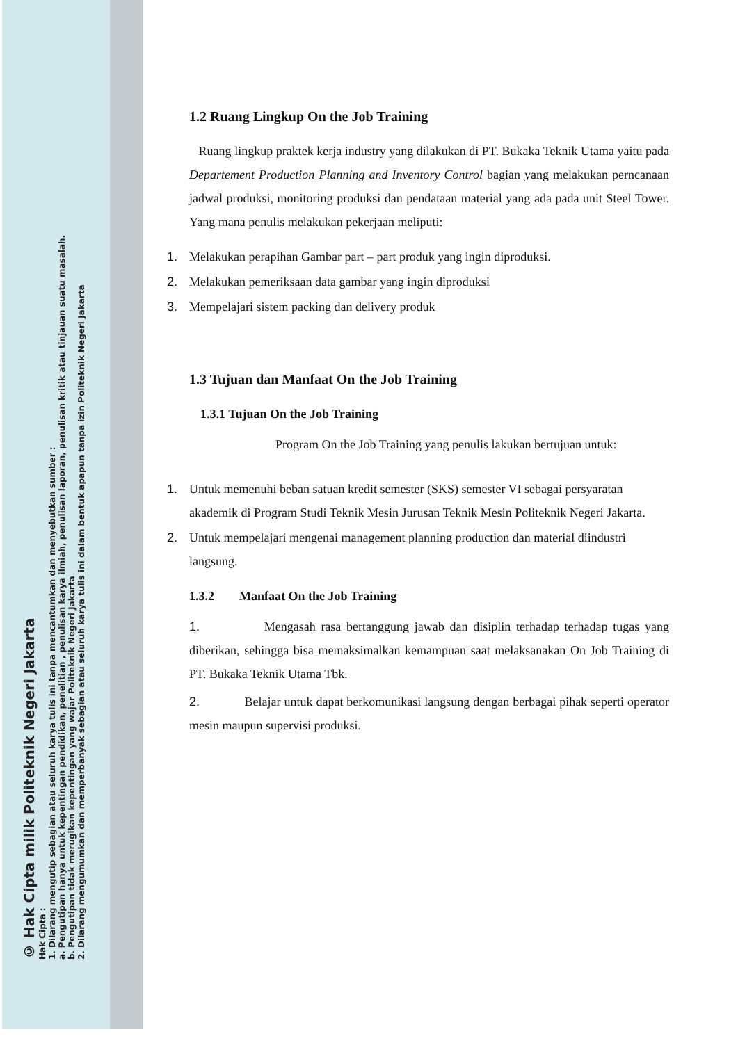© Hak Cipta milik Politeknik Negeri Jakarta
Hak Cipta :
1. Dilarang mengutip sebagian atau seluruh karya tulis ini tanpa mencantumkan dan menyebutkan sumber :
a. Pengutipan hanya untuk kepentingan pendidikan, penelitian , penulisan karya ilmiah, penulisan laporan, penulisan kritik atau tinjauan suatu masalah.
b. Pengutipan tidak merugikan kepentingan yang wajar Politeknik Negeri Jakarta
2. Dilarang mengumumkan dan memperbanyak sebagian atau seluruh karya tulis ini dalam bentuk apapun tanpa izin Politeknik Negeri Jakarta
1.2 Ruang Lingkup On the Job Training
Ruang lingkup praktek kerja industry yang dilakukan di PT. Bukaka Teknik Utama yaitu pada Departement Production Planning and Inventory Control bagian yang melakukan perncanaan jadwal produksi, monitoring produksi dan pendataan material yang ada pada unit Steel Tower. Yang mana penulis melakukan pekerjaan meliputi:
1. Melakukan perapihan Gambar part – part produk yang ingin diproduksi.
2. Melakukan pemeriksaan data gambar yang ingin diproduksi
3. Mempelajari sistem packing dan delivery produk
1.3 Tujuan dan Manfaat On the Job Training
1.3.1 Tujuan On the Job Training
Program On the Job Training yang penulis lakukan bertujuan untuk:
1. Untuk memenuhi beban satuan kredit semester (SKS) semester VI sebagai persyaratan akademik di Program Studi Teknik Mesin Jurusan Teknik Mesin Politeknik Negeri Jakarta.
2. Untuk mempelajari mengenai management planning production dan material diindustri langsung.
1.3.2 Manfaat On the Job Training
1. Mengasah rasa bertanggung jawab dan disiplin terhadap terhadap tugas yang diberikan, sehingga bisa memaksimalkan kemampuan saat melaksanakan On Job Training di PT. Bukaka Teknik Utama Tbk.
2. Belajar untuk dapat berkomunikasi langsung dengan berbagai pihak seperti operator mesin maupun supervisi produksi.